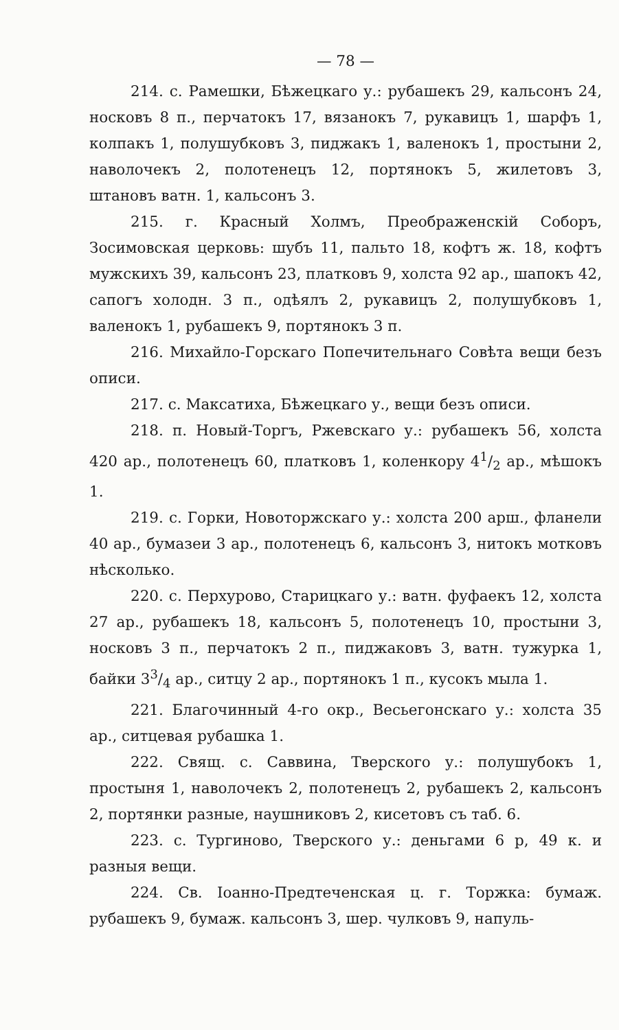— 78 —
214. с. Рамешки, Бѣжецкаго у.: рубашекъ 29, кальсонъ 24, носковъ 8 п., перчатокъ 17, вязанокъ 7, рукавицъ 1, шарфъ 1, колпакъ 1, полушубковъ 3, пиджакъ 1, валенокъ 1, простыни 2, наволочекъ 2, полотенецъ 12, портянокъ 5, жилетовъ 3, штановъ ватн. 1, кальсонъ 3.
215. г. Красный Холмъ, Преображенскій Соборъ, Зосимовская церковь: шубъ 11, пальто 18, кофтъ ж. 18, кофтъ мужскихъ 39, кальсонъ 23, платковъ 9, холста 92 ар., шапокъ 42, сапогъ холодн. 3 п., одѣялъ 2, рукавицъ 2, полушубковъ 1, валенокъ 1, рубашекъ 9, портянокъ 3 п.
216. Михайло-Горскаго Попечительнаго Совѣта вещи безъ описи.
217. с. Максатиха, Бѣжецкаго у., вещи безъ описи.
218. п. Новый-Торгъ, Ржевскаго у.: рубашекъ 56, холста 420 ар., полотенецъ 60, платковъ 1, коленкору 41/2 ар., мѣшокъ 1.
219. с. Горки, Новоторжскаго у.: холста 200 арш., фланели 40 ар., бумазеи 3 ар., полотенецъ 6, кальсонъ 3, нитокъ мотковъ нѣсколько.
220. с. Перхурово, Старицкаго у.: ватн. фуфаекъ 12, холста 27 ар., рубашекъ 18, кальсонъ 5, полотенецъ 10, простыни 3, носковъ 3 п., перчатокъ 2 п., пиджаковъ 3, ватн. тужурка 1, байки 33/4 ар., ситцу 2 ар., портянокъ 1 п., кусокъ мыла 1.
221. Благочинный 4-го окр., Весьегонскаго у.: холста 35 ар., ситцевая рубашка 1.
222. Свящ. с. Саввина, Тверского у.: полушубокъ 1, простыня 1, наволочекъ 2, полотенецъ 2, рубашекъ 2, кальсонъ 2, портянки разные, наушниковъ 2, кисетовъ съ таб. 6.
223. с. Тургиново, Тверского у.: деньгами 6 р, 49 к. и разныя вещи.
224. Св. Іоанно-Предтеченская ц. г. Торжка: бумаж. рубашекъ 9, бумаж. кальсонъ 3, шер. чулковъ 9, напуль-